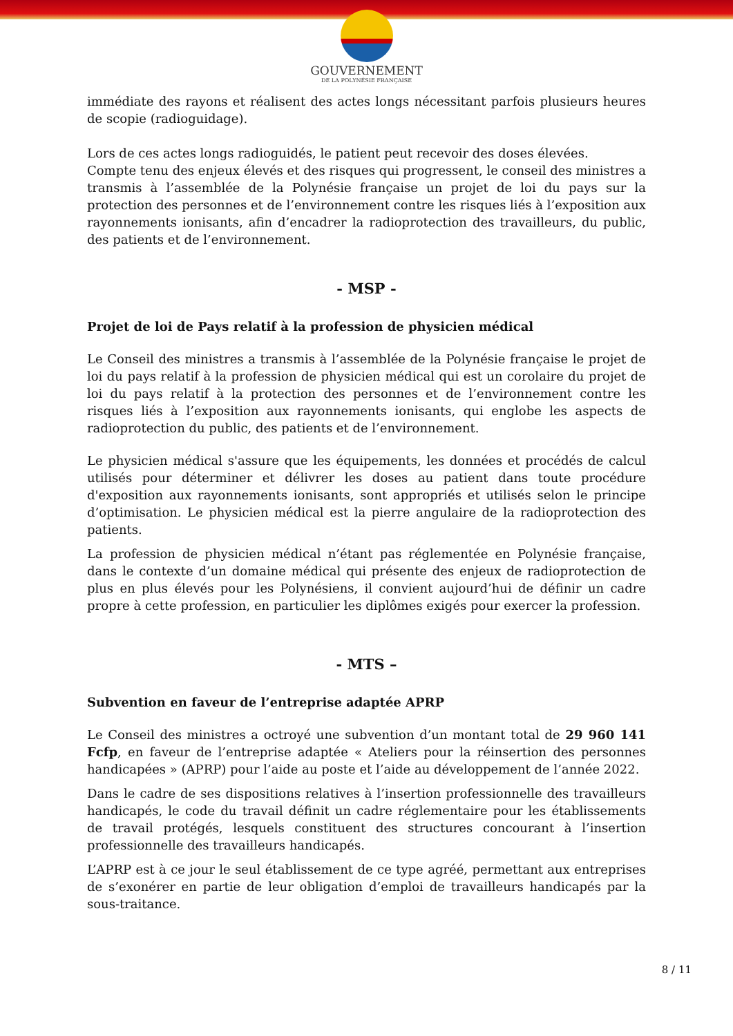GOUVERNEMENT
DE LA POLYNÉSIE FRANÇAISE
immédiate des rayons et réalisent des actes longs nécessitant parfois plusieurs heures de scopie (radioguidage).
Lors de ces actes longs radioguidés, le patient peut recevoir des doses élevées.
Compte tenu des enjeux élevés et des risques qui progressent, le conseil des ministres a transmis à l’assemblée de la Polynésie française un projet de loi du pays sur la protection des personnes et de l’environnement contre les risques liés à l’exposition aux rayonnements ionisants, afin d’encadrer la radioprotection des travailleurs, du public, des patients et de l’environnement.
- MSP -
Projet de loi de Pays relatif à la profession de physicien médical
Le Conseil des ministres a transmis à l’assemblée de la Polynésie française le projet de loi du pays relatif à la profession de physicien médical qui est un corolaire du projet de loi du pays relatif à la protection des personnes et de l’environnement contre les risques liés à l’exposition aux rayonnements ionisants, qui englobe les aspects de radioprotection du public, des patients et de l’environnement.
Le physicien médical s'assure que les équipements, les données et procédés de calcul utilisés pour déterminer et délivrer les doses au patient dans toute procédure d'exposition aux rayonnements ionisants, sont appropriés et utilisés selon le principe d’optimisation. Le physicien médical est la pierre angulaire de la radioprotection des patients.
La profession de physicien médical n’étant pas réglementée en Polynésie française, dans le contexte d’un domaine médical qui présente des enjeux de radioprotection de plus en plus élevés pour les Polynésiens, il convient aujourd’hui de définir un cadre propre à cette profession, en particulier les diplômes exigés pour exercer la profession.
- MTS –
Subvention en faveur de l’entreprise adaptée APRP
Le Conseil des ministres a octroyé une subvention d’un montant total de 29 960 141 Fcfp, en faveur de l’entreprise adaptée « Ateliers pour la réinsertion des personnes handicapées » (APRP) pour l’aide au poste et l’aide au développement de l’année 2022.
Dans le cadre de ses dispositions relatives à l’insertion professionnelle des travailleurs handicapés, le code du travail définit un cadre réglementaire pour les établissements de travail protégés, lesquels constituent des structures concourant à l’insertion professionnelle des travailleurs handicapés.
L’APRP est à ce jour le seul établissement de ce type agréé, permettant aux entreprises de s’exonérer en partie de leur obligation d’emploi de travailleurs handicapés par la sous-traitance.
8 / 11